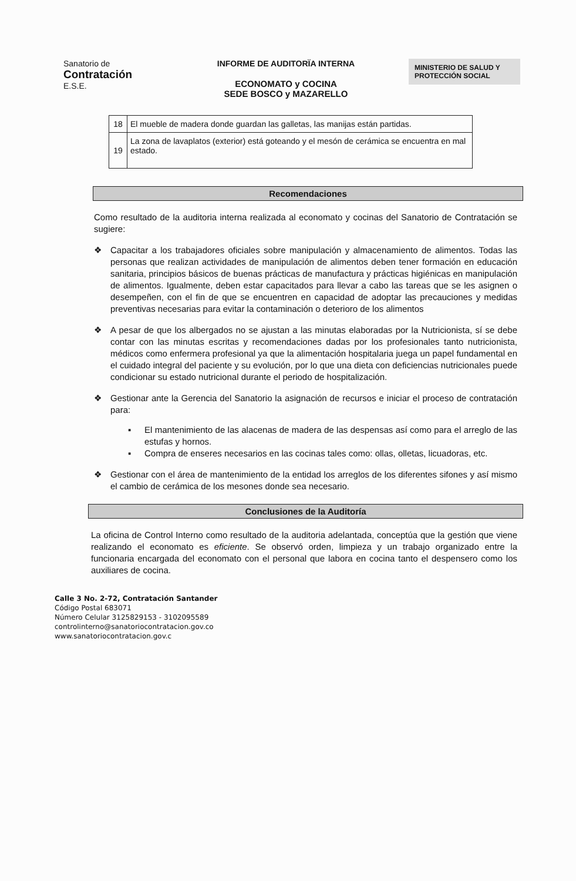Sanatorio de
Contratación
E.S.E.
INFORME DE AUDITORÏA INTERNA
ECONOMATO y COCINA
SEDE BOSCO y MAZARELLO
MINISTERIO DE SALUD Y PROTECCIÓN SOCIAL
| 18 | El mueble de madera donde guardan las galletas, las manijas están partidas. |
| 19 | La zona de lavaplatos (exterior) está goteando y el mesón de cerámica se encuentra en mal estado. |
Recomendaciones
Como resultado de la auditoria interna realizada al economato y cocinas del Sanatorio de Contratación se sugiere:
❖ Capacitar a los trabajadores oficiales sobre manipulación y almacenamiento de alimentos. Todas las personas que realizan actividades de manipulación de alimentos deben tener formación en educación sanitaria, principios básicos de buenas prácticas de manufactura y prácticas higiénicas en manipulación de alimentos. Igualmente, deben estar capacitados para llevar a cabo las tareas que se les asignen o desempeñen, con el fin de que se encuentren en capacidad de adoptar las precauciones y medidas preventivas necesarias para evitar la contaminación o deterioro de los alimentos
❖ A pesar de que los albergados no se ajustan a las minutas elaboradas por la Nutricionista, sí se debe contar con las minutas escritas y recomendaciones dadas por los profesionales tanto nutricionista, médicos como enfermera profesional ya que la alimentación hospitalaria juega un papel fundamental en el cuidado integral del paciente y su evolución, por lo que una dieta con deficiencias nutricionales puede condicionar su estado nutricional durante el periodo de hospitalización.
❖ Gestionar ante la Gerencia del Sanatorio la asignación de recursos e iniciar el proceso de contratación para:
▪ El mantenimiento de las alacenas de madera de las despensas así como para el arreglo de las estufas y hornos.
▪ Compra de enseres necesarios en las cocinas tales como: ollas, olletas, licuadoras, etc.
❖ Gestionar con el área de mantenimiento de la entidad los arreglos de los diferentes sifones y así mismo el cambio de cerámica de los mesones donde sea necesario.
Conclusiones de la Auditoría
La oficina de Control Interno como resultado de la auditoria adelantada, conceptúa que la gestión que viene realizando el economato es eficiente. Se observó orden, limpieza y un trabajo organizado entre la funcionaria encargada del economato con el personal que labora en cocina tanto el despensero como los auxiliares de cocina.
Calle 3 No. 2-72, Contratación Santander
Código Postal 683071
Número Celular 3125829153 - 3102095589
controlinterno@sanatoriocontratacion.gov.co
www.sanatoriocontratacion.gov.c